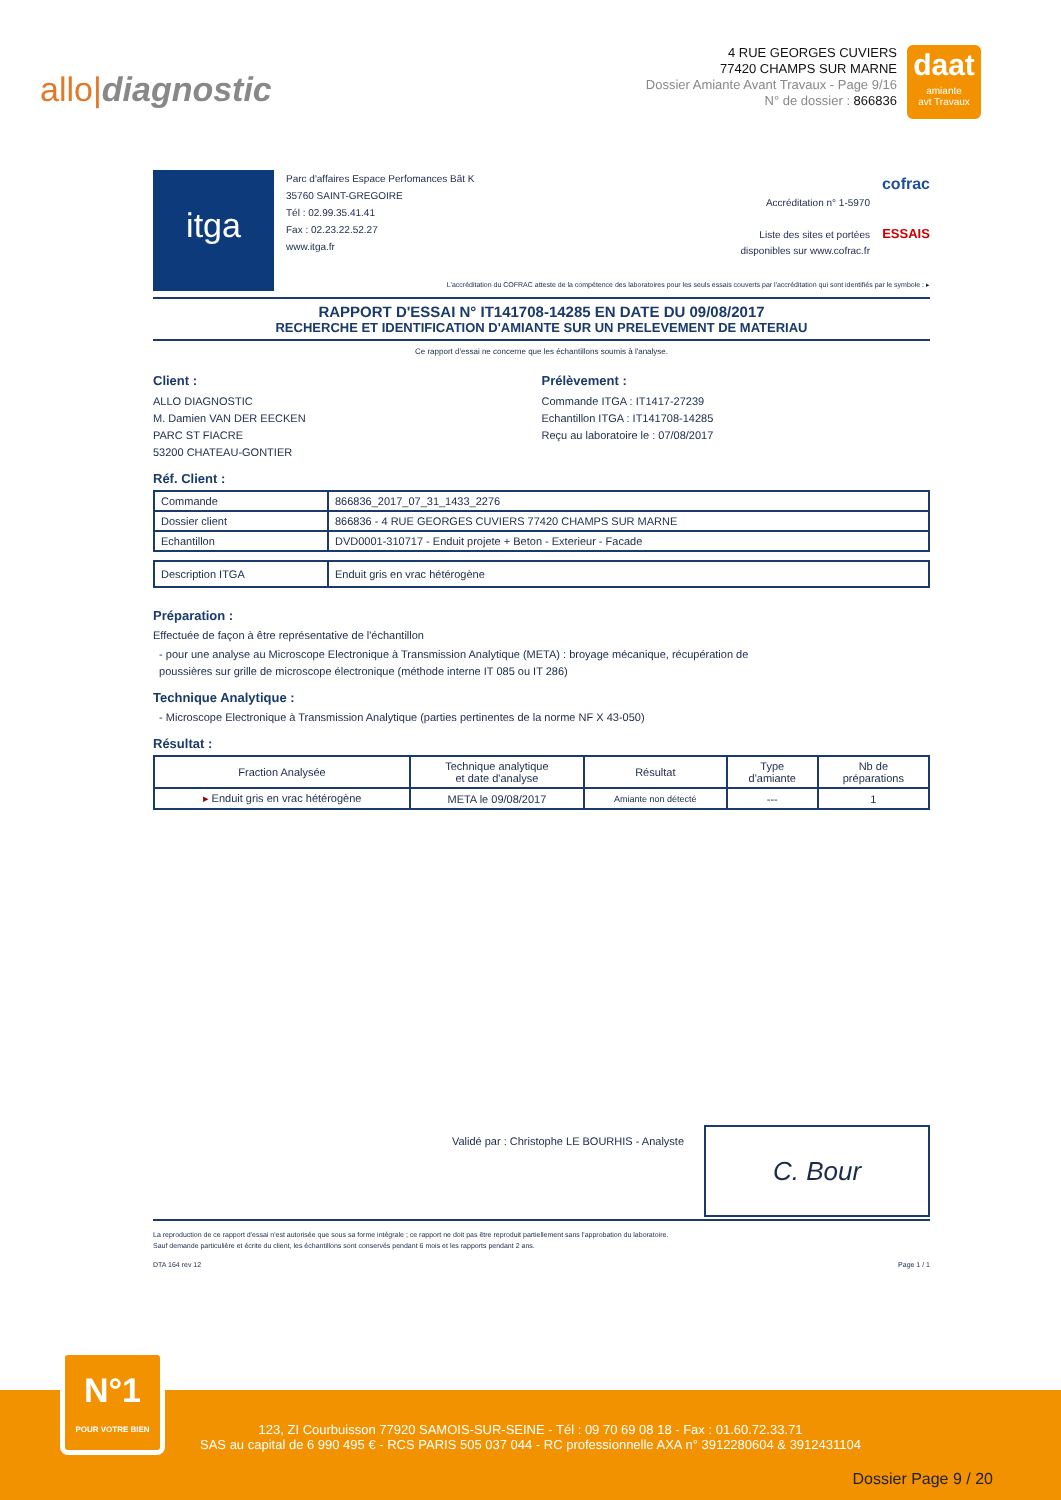allo|diagnostic
4 RUE GEORGES CUVIERS
77420 CHAMPS SUR MARNE
Dossier Amiante Avant Travaux - Page 9/16
N° de dossier : 866836
daat
amiante
avt Travaux
itga
Parc d'affaires Espace Perfomances Bât K
35760 SAINT-GREGOIRE
Tél : 02.99.35.41.41
Fax : 02.23.22.52.27
www.itga.fr
Accréditation n° 1-5970
Liste des sites et portées
disponibles sur www.cofrac.fr
cofrac
ESSAIS
L'accréditation du COFRAC atteste de la compétence des laboratoires pour les seuls essais couverts par l'accréditation qui sont identifiés par le symbole : ▸
RAPPORT D'ESSAI N° IT141708-14285 EN DATE DU 09/08/2017
RECHERCHE ET IDENTIFICATION D'AMIANTE SUR UN PRELEVEMENT DE MATERIAU
Ce rapport d'essai ne concerne que les échantillons soumis à l'analyse.
Client :
ALLO DIAGNOSTIC
M. Damien VAN DER EECKEN
PARC ST FIACRE
53200 CHATEAU-GONTIER
Prélèvement :
Commande ITGA : IT1417-27239
Echantillon ITGA : IT141708-14285
Reçu au laboratoire le : 07/08/2017
Réf. Client :
| Commande | 866836_2017_07_31_1433_2276 |
| Dossier client | 866836 - 4 RUE GEORGES CUVIERS 77420 CHAMPS SUR MARNE |
| Echantillon | DVD0001-310717 - Enduit projete + Beton - Exterieur - Facade |
| Description ITGA | Enduit gris en vrac hétérogène |
Préparation :
Effectuée de façon à être représentative de l'échantillon
- pour une analyse au Microscope Electronique à Transmission Analytique (META) : broyage mécanique, récupération de
poussières sur grille de microscope électronique (méthode interne IT 085 ou IT 286)
Technique Analytique :
- Microscope Electronique à Transmission Analytique (parties pertinentes de la norme NF X 43-050)
Résultat :
| Fraction Analysée | Technique analytique et date d'analyse | Résultat | Type d'amiante | Nb de préparations |
| --- | --- | --- | --- | --- |
| ▸ Enduit gris en vrac hétérogène | META le 09/08/2017 | Amiante non détecté | --- | 1 |
Validé par : Christophe LE BOURHIS - Analyste
C. Bour
La reproduction de ce rapport d'essai n'est autorisée que sous sa forme intégrale ; ce rapport ne doit pas être reproduit partiellement sans l'approbation du laboratoire.
Sauf demande particulière et écrite du client, les échantillons sont conservés pendant 6 mois et les rapports pendant 2 ans.
DTA 164 rev 12 Page 1 / 1
123, ZI Courbuisson 77920 SAMOIS-SUR-SEINE - Tél : 09 70 69 08 18 - Fax : 01.60.72.33.71
SAS au capital de 6 990 495 € - RCS PARIS 505 037 044 - RC professionnelle AXA n° 3912280604 & 3912431104
N°1
POUR VOTRE BIEN
Dossier Page 9 / 20